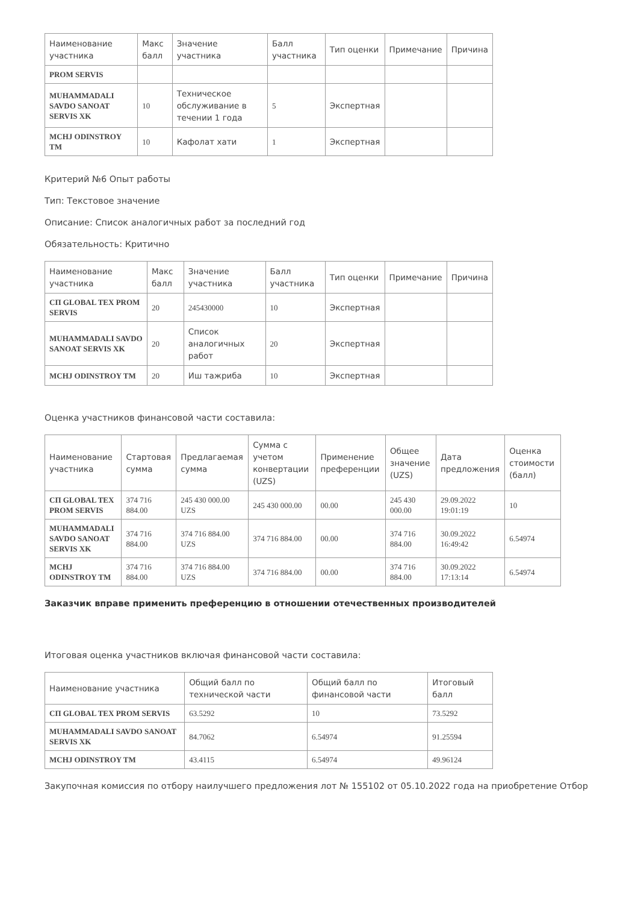| Наименование участника | Макс балл | Значение участника | Балл участника | Тип оценки | Примечание | Причина |
| --- | --- | --- | --- | --- | --- | --- |
| PROM SERVIS | | | | | | |
| MUHAMMADALI SAVDO SANOAT SERVIS XK | 10 | Техническое обслуживание в течении 1 года | 5 | Экспертная | | |
| MCHJ ODINSTROY TM | 10 | Кафолат хати | 1 | Экспертная | | |
Критерий №6 Опыт работы
Тип: Текстовое значение
Описание: Список аналогичных работ за последний год
Обязательность: Критично
| Наименование участника | Макс балл | Значение участника | Балл участника | Тип оценки | Примечание | Причина |
| --- | --- | --- | --- | --- | --- | --- |
| СП GLOBAL TEX PROM SERVIS | 20 | 245430000 | 10 | Экспертная | | |
| MUHAMMADALI SAVDO SANOAT SERVIS XK | 20 | Список аналогичных работ | 20 | Экспертная | | |
| MCHJ ODINSTROY TM | 20 | Иш тажриба | 10 | Экспертная | | |
Оценка участников финансовой части составила:
| Наименование участника | Стартовая сумма | Предлагаемая сумма | Сумма с учетом конвертации (UZS) | Применение преференции | Общее значение (UZS) | Дата предложения | Оценка стоимости (балл) |
| --- | --- | --- | --- | --- | --- | --- | --- |
| СП GLOBAL TEX PROM SERVIS | 374 716 884.00 | 245 430 000.00 UZS | 245 430 000.00 | 00.00 | 245 430 000.00 | 29.09.2022 19:01:19 | 10 |
| MUHAMMADALI SAVDO SANOAT SERVIS XK | 374 716 884.00 | 374 716 884.00 UZS | 374 716 884.00 | 00.00 | 374 716 884.00 | 30.09.2022 16:49:42 | 6.54974 |
| MCHJ ODINSTROY TM | 374 716 884.00 | 374 716 884.00 UZS | 374 716 884.00 | 00.00 | 374 716 884.00 | 30.09.2022 17:13:14 | 6.54974 |
Заказчик вправе применить преференцию в отношении отечественных производителей
Итоговая оценка участников включая финансовой части составила:
| Наименование участника | Общий балл по технической части | Общий балл по финансовой части | Итоговый балл |
| --- | --- | --- | --- |
| СП GLOBAL TEX PROM SERVIS | 63.5292 | 10 | 73.5292 |
| MUHAMMADALI SAVDO SANOAT SERVIS XK | 84.7062 | 6.54974 | 91.25594 |
| MCHJ ODINSTROY TM | 43.4115 | 6.54974 | 49.96124 |
Закупочная комиссия по отбору наилучшего предложения лот № 155102 от 05.10.2022 года на приобретение Отбор